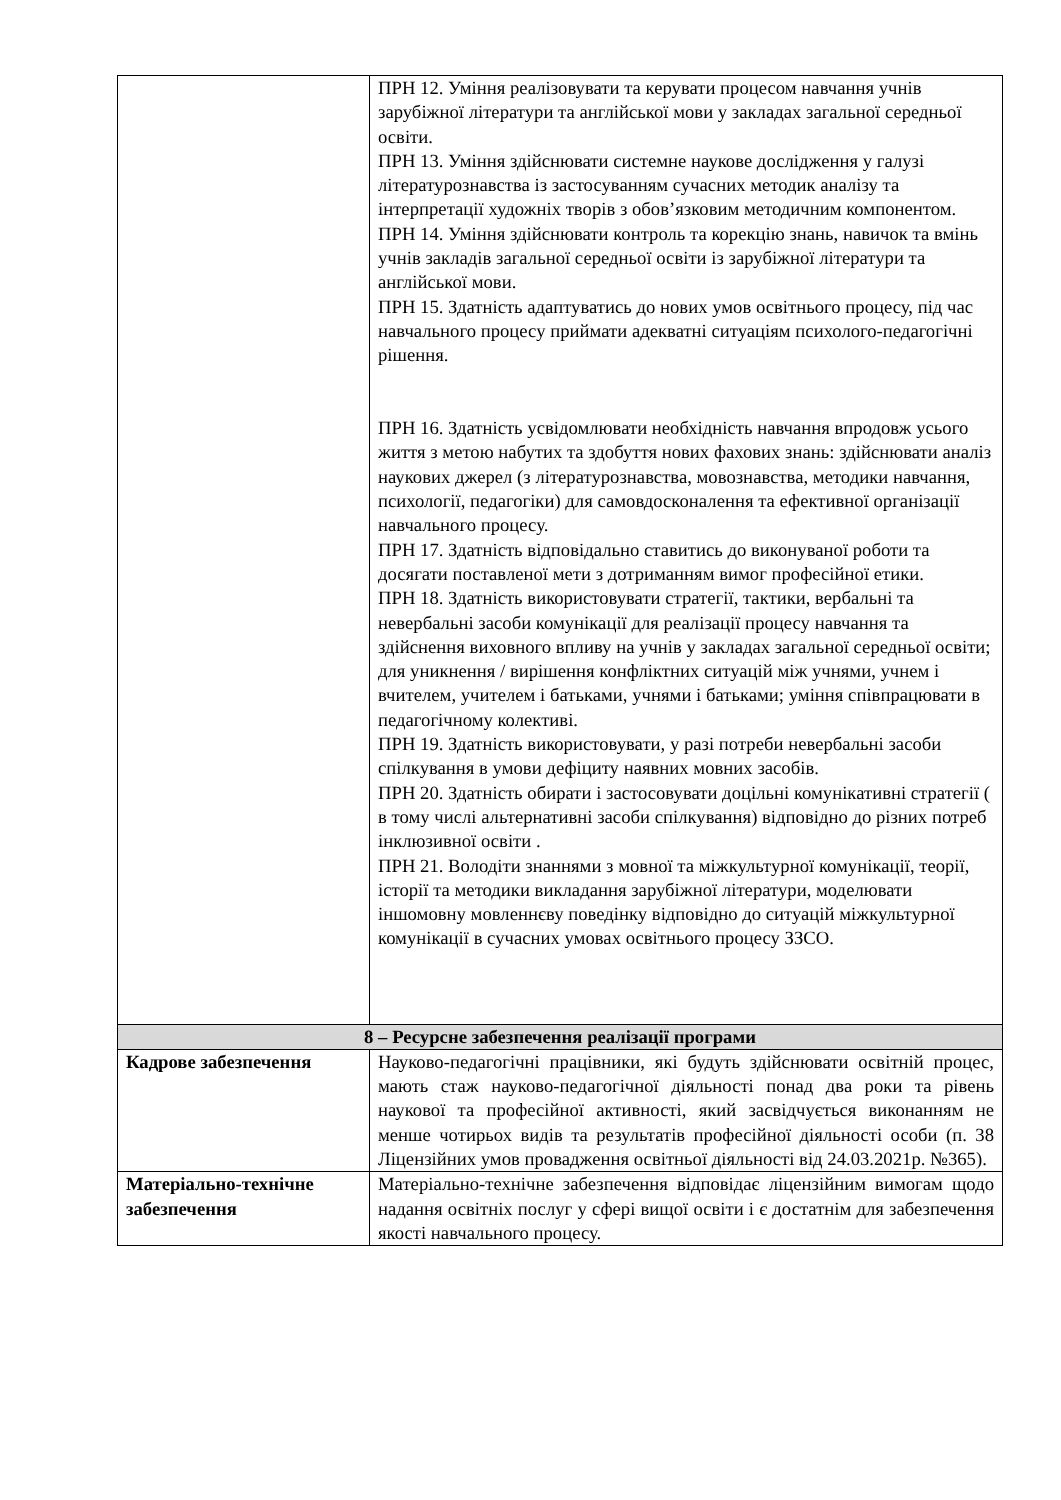| | ПРН 12. Уміння реалізовувати та керувати процесом навчання учнів зарубіжної літератури та англійської мови у закладах загальної середньої освіти. ПРН 13. Уміння здійснювати системне наукове дослідження у галузі літературознавства із застосуванням сучасних методик аналізу та інтерпретації художніх творів з обов’язковим методичним компонентом. ПРН 14. Уміння здійснювати контроль та корекцію знань, навичок та вмінь учнів закладів загальної середньої освіти із зарубіжної літератури та англійської мови. ПРН 15. Здатність адаптуватись до нових умов освітнього процесу, під час навчального процесу приймати адекватні ситуаціям психолого-педагогічні рішення. ПРН 16. Здатність усвідомлювати необхідність навчання впродовж усього життя з метою набутих та здобуття нових фахових знань: здійснювати аналіз наукових джерел (з літературознавства, мовознавства, методики навчання, психології, педагогіки) для самовдосконалення та ефективної організації навчального процесу. ПРН 17. Здатність відповідально ставитись до виконуваної роботи та досягати поставленої мети з дотриманням вимог професійної етики. ПРН 18. Здатність використовувати стратегії, тактики, вербальні та невербальні засоби комунікації для реалізації процесу навчання та здійснення виховного впливу на учнів у закладах загальної середньої освіти; для уникнення / вирішення конфліктних ситуацій між учнями, учнем і вчителем, учителем і батьками, учнями і батьками; уміння співпрацювати в педагогічному колективі. ПРН 19. Здатність використовувати, у разі потреби невербальні засоби спілкування в умови дефіциту наявних мовних засобів. ПРН 20. Здатність обирати і застосовувати доцільні комунікативні стратегії ( в тому числі альтернативні засоби спілкування) відповідно до різних потреб інклюзивної освіти . ПРН 21. Володіти знаннями з мовної та міжкультурної комунікації, теорії, історії та методики викладання зарубіжної літератури, моделювати іншомовну мовленнєву поведінку відповідно до ситуацій міжкультурної комунікації в сучасних умовах освітнього процесу ЗЗСО. |
| 8 – Ресурсне забезпечення реалізації програми | |
| Кадрове забезпечення | Науково-педагогічні працівники, які будуть здійснювати освітній процес, мають стаж науково-педагогічної діяльності понад два роки та рівень наукової та професійної активності, який засвідчується виконанням не менше чотирьох видів та результатів професійної діяльності особи (п. 38 Ліцензійних умов провадження освітньої діяльності від 24.03.2021р. №365). |
| Матеріально-технічне забезпечення | Матеріально-технічне забезпечення відповідає ліцензійним вимогам щодо надання освітніх послуг у сфері вищої освіти і є достатнім для забезпечення якості навчального процесу. |